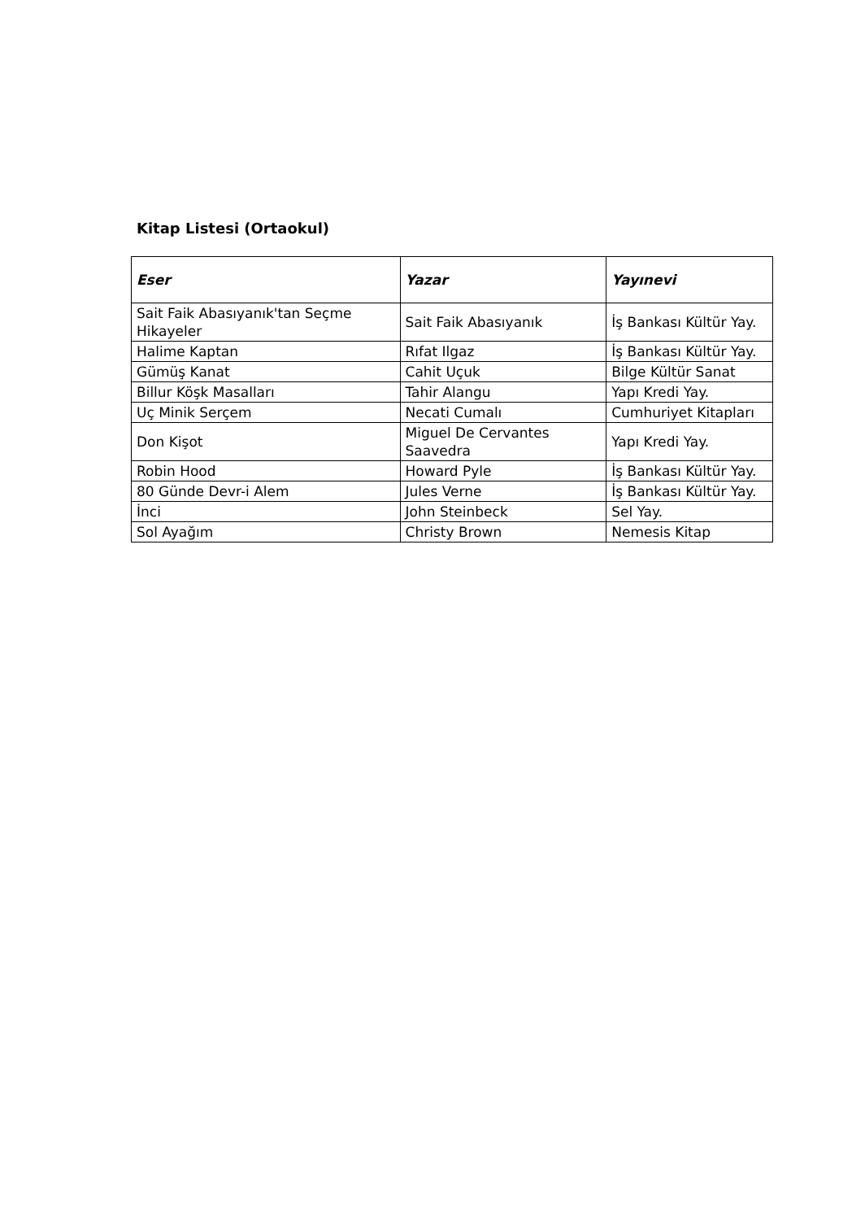Kitap Listesi (Ortaokul)
| Eser | Yazar | Yayınevi |
| --- | --- | --- |
| Sait Faik Abasıyanık'tan Seçme Hikayeler | Sait Faik Abasıyanık | İş Bankası Kültür Yay. |
| Halime Kaptan | Rıfat Ilgaz | İş Bankası Kültür Yay. |
| Gümüş Kanat | Cahit Uçuk | Bilge Kültür Sanat |
| Billur Köşk Masalları | Tahir Alangu | Yapı Kredi Yay. |
| Uç Minik Serçem | Necati Cumalı | Cumhuriyet Kitapları |
| Don Kişot | Miguel De Cervantes Saavedra | Yapı Kredi Yay. |
| Robin Hood | Howard Pyle | İş Bankası Kültür Yay. |
| 80 Günde Devr-i Alem | Jules Verne | İş Bankası Kültür Yay. |
| İnci | John Steinbeck | Sel Yay. |
| Sol Ayağım | Christy Brown | Nemesis Kitap |